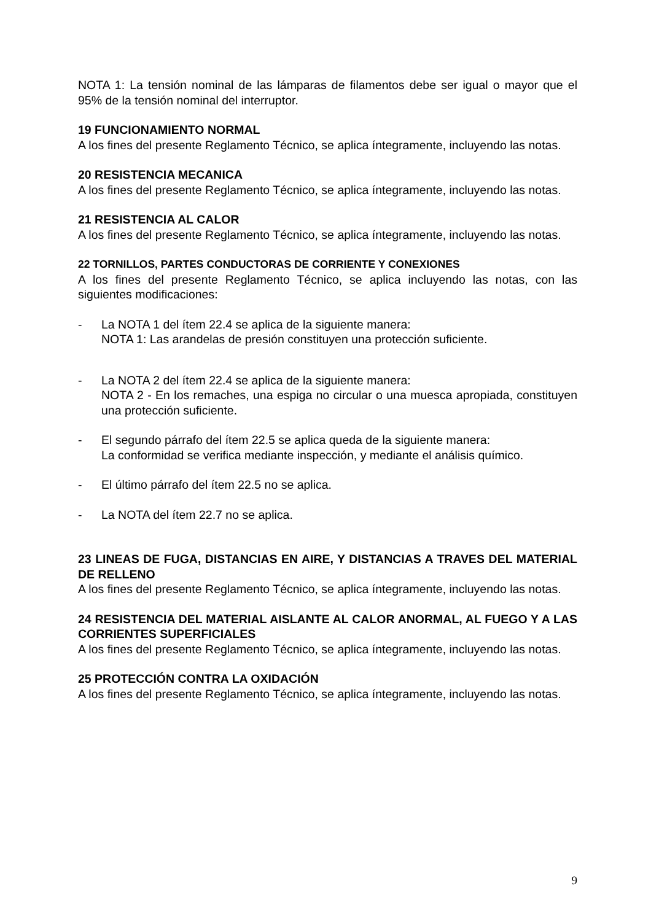NOTA 1: La tensión nominal de las lámparas de filamentos debe ser igual o mayor que el 95% de la tensión nominal del interruptor.
19 FUNCIONAMIENTO NORMAL
A los fines del presente Reglamento Técnico, se aplica íntegramente, incluyendo las notas.
20 RESISTENCIA MECANICA
A los fines del presente Reglamento Técnico, se aplica íntegramente, incluyendo las notas.
21 RESISTENCIA AL CALOR
A los fines del presente Reglamento Técnico, se aplica íntegramente, incluyendo las notas.
22 TORNILLOS, PARTES CONDUCTORAS DE CORRIENTE Y CONEXIONES
A los fines del presente Reglamento Técnico, se aplica incluyendo las notas, con las siguientes modificaciones:
- La NOTA 1 del ítem 22.4 se aplica de la siguiente manera:
NOTA 1: Las arandelas de presión constituyen una protección suficiente.
- La NOTA 2 del ítem 22.4 se aplica de la siguiente manera:
NOTA 2 - En los remaches, una espiga no circular o una muesca apropiada, constituyen una protección suficiente.
- El segundo párrafo del ítem 22.5 se aplica queda de la siguiente manera:
La conformidad se verifica mediante inspección, y mediante el análisis químico.
- El último párrafo del ítem 22.5 no se aplica.
- La NOTA del ítem 22.7 no se aplica.
23 LINEAS DE FUGA, DISTANCIAS EN AIRE, Y DISTANCIAS A TRAVES DEL MATERIAL DE RELLENO
A los fines del presente Reglamento Técnico, se aplica íntegramente, incluyendo las notas.
24 RESISTENCIA DEL MATERIAL AISLANTE AL CALOR ANORMAL, AL FUEGO Y A LAS CORRIENTES SUPERFICIALES
A los fines del presente Reglamento Técnico, se aplica íntegramente, incluyendo las notas.
25 PROTECCIÓN CONTRA LA OXIDACIÓN
A los fines del presente Reglamento Técnico, se aplica íntegramente, incluyendo las notas.
9